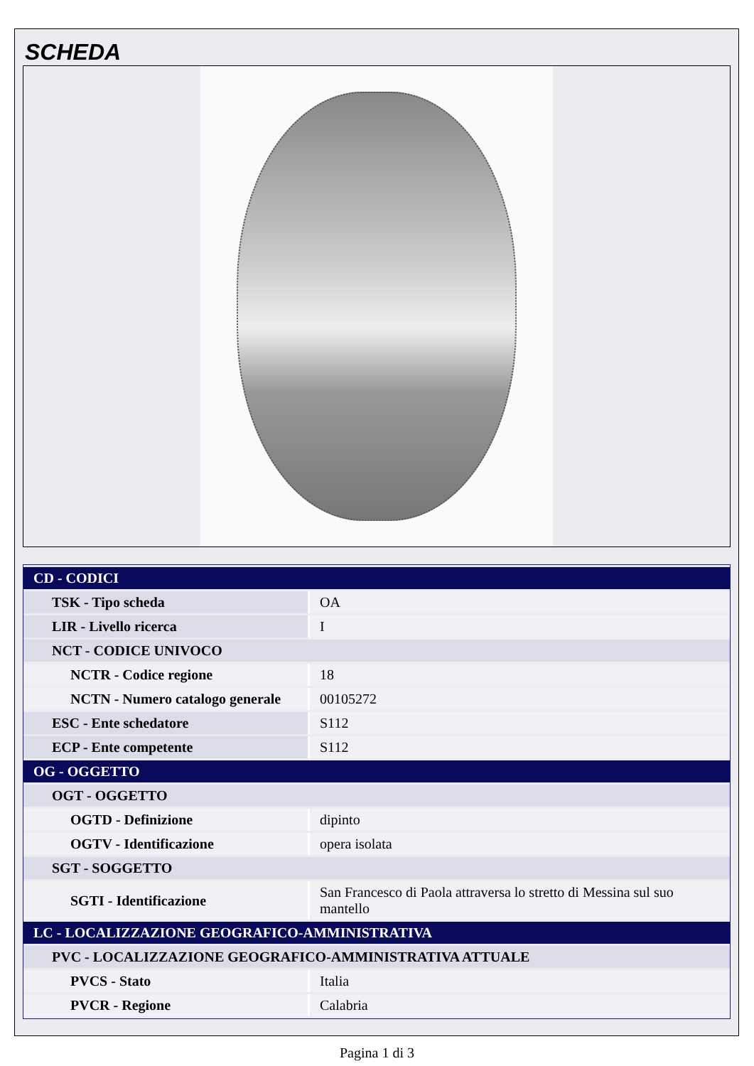SCHEDA
| CD - CODICI | |
| TSK - Tipo scheda | OA |
| LIR - Livello ricerca | I |
| NCT - CODICE UNIVOCO | |
| NCTR - Codice regione | 18 |
| NCTN - Numero catalogo generale | 00105272 |
| ESC - Ente schedatore | S112 |
| ECP - Ente competente | S112 |
| OG - OGGETTO | |
| OGT - OGGETTO | |
| OGTD - Definizione | dipinto |
| OGTV - Identificazione | opera isolata |
| SGT - SOGGETTO | |
| SGTI - Identificazione | San Francesco di Paola attraversa lo stretto di Messina sul suo mantello |
| LC - LOCALIZZAZIONE GEOGRAFICO-AMMINISTRATIVA | |
| PVC - LOCALIZZAZIONE GEOGRAFICO-AMMINISTRATIVA ATTUALE | |
| PVCS - Stato | Italia |
| PVCR - Regione | Calabria |
Pagina 1 di 3